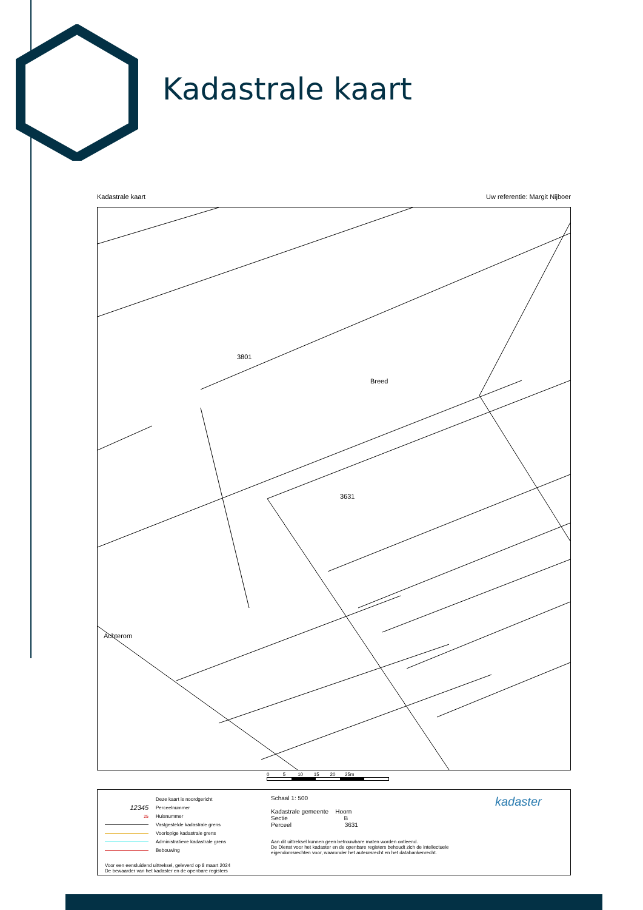Kadastrale kaart
Kadastrale kaart Uw referentie: Margit Nijboer
Breed
3631
Achterom
3801
0 5 10 15 20 25m
Deze kaart is noordgericht
12345 Perceelnummer
25 Huisnummer
Vastgestelde kadastrale grens
Voorlopige kadastrale grens
Administratieve kadastrale grens
Bebouwing
Voor een eensluidend uittreksel, geleverd op 8 maart 2024
De bewaarder van het kadaster en de openbare registers
Schaal 1: 500
Kadastrale gemeente Hoorn
Sectie B
Perceel 3631
Aan dit uittreksel kunnen geen betrouwbare maten worden ontleend.
De Dienst voor het kadaster en de openbare registers behoudt zich de intellectuele eigendomsrechten voor, waaronder het auteursrecht en het databankenrecht.
kadaster